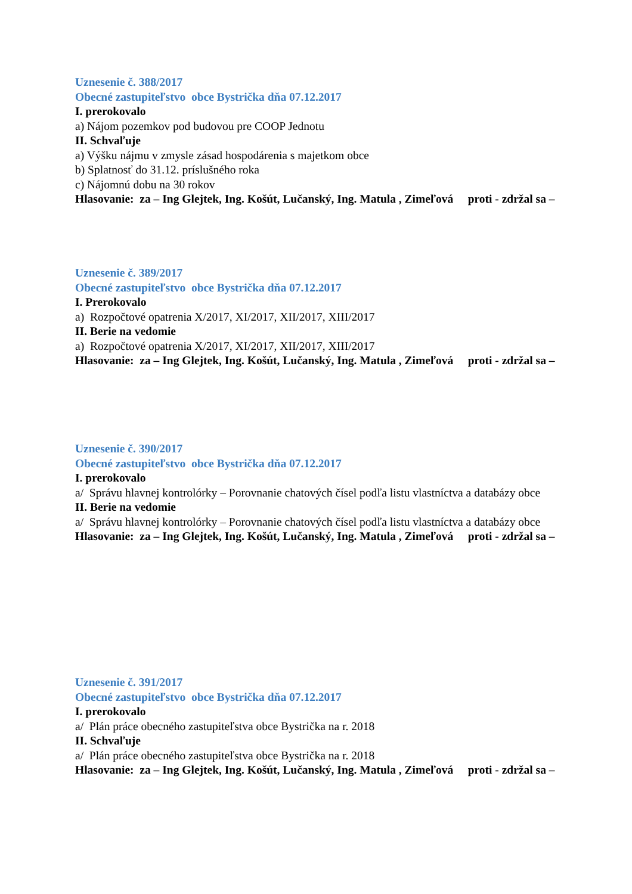Uznesenie č. 388/2017
Obecné zastupiteľstvo obce Bystrička dňa 07.12.2017
I. prerokovalo
a) Nájom pozemkov pod budovou pre COOP Jednotu
II. Schvaľuje
a) Výšku nájmu v zmysle zásad hospodárenia s majetkom obce
b) Splatnosť do 31.12. príslušného roka
c) Nájomnú dobu na 30 rokov
Hlasovanie: za – Ing Glejtek, Ing. Košút, Lučanský, Ing. Matula , Zimeľová proti - zdržal sa –
Uznesenie č. 389/2017
Obecné zastupiteľstvo obce Bystrička dňa 07.12.2017
I. Prerokovalo
a) Rozpočtové opatrenia X/2017, XI/2017, XII/2017, XIII/2017
II. Berie na vedomie
a) Rozpočtové opatrenia X/2017, XI/2017, XII/2017, XIII/2017
Hlasovanie: za – Ing Glejtek, Ing. Košút, Lučanský, Ing. Matula , Zimeľová proti - zdržal sa –
Uznesenie č. 390/2017
Obecné zastupiteľstvo obce Bystrička dňa 07.12.2017
I. prerokovalo
a/ Správu hlavnej kontrolórky – Porovnanie chatových čísel podľa listu vlastníctva a databázy obce
II. Berie na vedomie
a/ Správu hlavnej kontrolórky – Porovnanie chatových čísel podľa listu vlastníctva a databázy obce
Hlasovanie: za – Ing Glejtek, Ing. Košút, Lučanský, Ing. Matula , Zimeľová proti - zdržal sa –
Uznesenie č. 391/2017
Obecné zastupiteľstvo obce Bystrička dňa 07.12.2017
I. prerokovalo
a/ Plán práce obecného zastupiteľstva obce Bystrička na r. 2018
II. Schvaľuje
a/ Plán práce obecného zastupiteľstva obce Bystrička na r. 2018
Hlasovanie: za – Ing Glejtek, Ing. Košút, Lučanský, Ing. Matula , Zimeľová proti - zdržal sa –